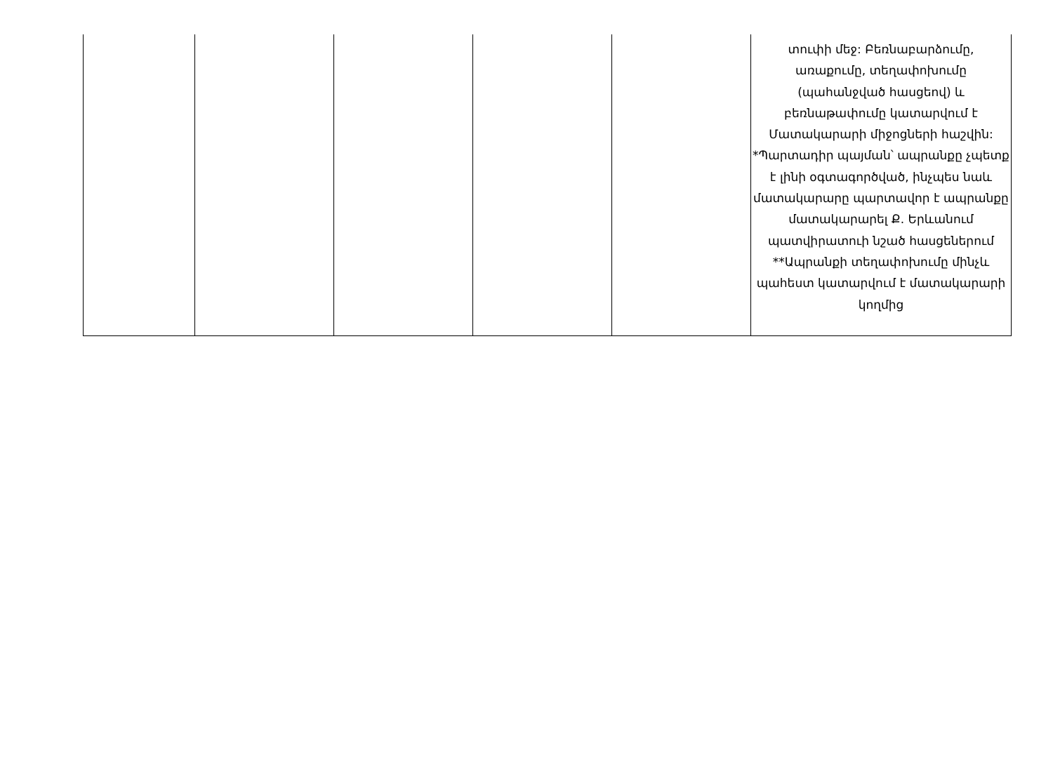| | | | | | տուփի մեջ: Բեռնաբարձումը, առաքումը, տեղափոխումը (պահանջված հասցեով) և բեռնաթափումը կատարվում է Մատակարարի միջոցների հաշվին: *Պարտադիր պայման՝ ապրանքը չպետք է լինի օգտագործված, ինչպես նաև մատակարարը պարտավոր է ապրանքը մատակարարել Ք. Երևանում պատվիրատուի նշած հասցեներում **Ապրանքի տեղափոխումը մինչև պահեստ կատարվում է մատակարարի կողմից |